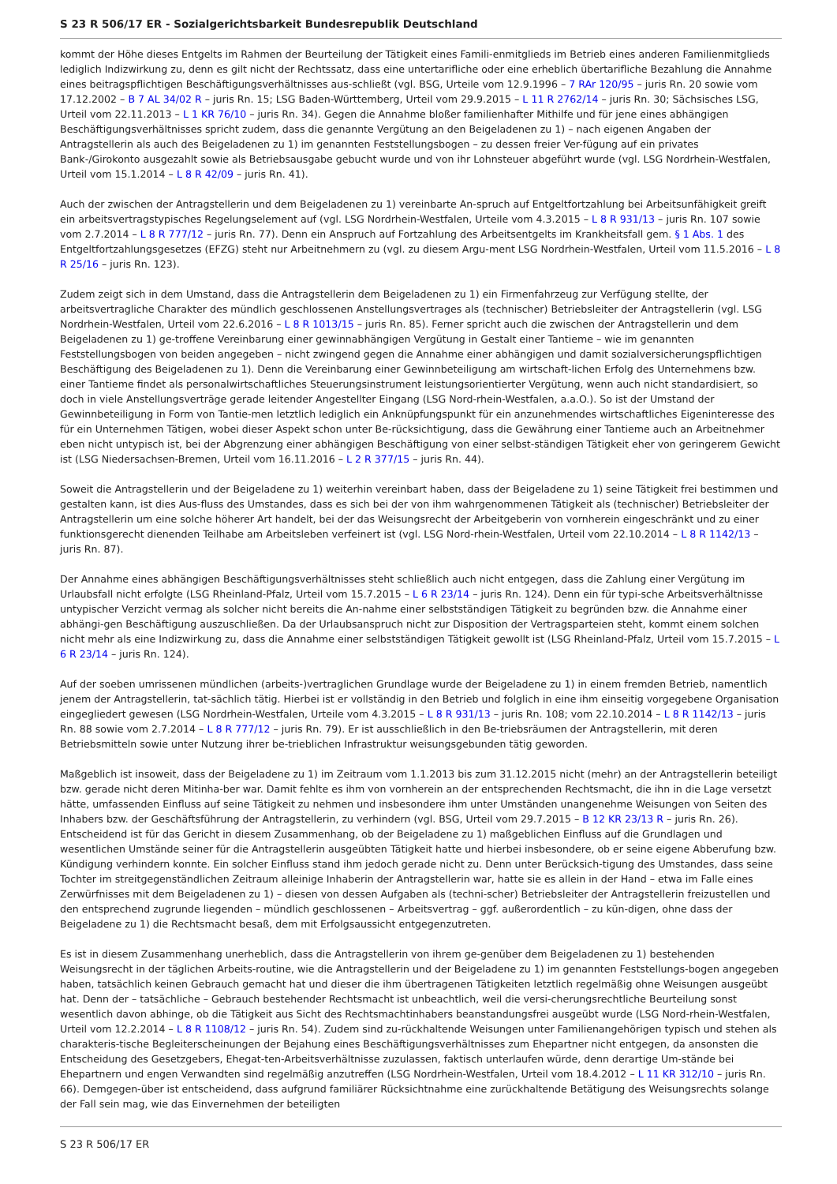S 23 R 506/17 ER - Sozialgerichtsbarkeit Bundesrepublik Deutschland
kommt der Höhe dieses Entgelts im Rahmen der Beurteilung der Tätigkeit eines Famili-enmitglieds im Betrieb eines anderen Familienmitglieds lediglich Indizwirkung zu, denn es gilt nicht der Rechtssatz, dass eine untertarifliche oder eine erheblich übertarifliche Bezahlung die Annahme eines beitragspflichtigen Beschäftigungsverhältnisses aus-schließt (vgl. BSG, Urteile vom 12.9.1996 – 7 RAr 120/95 – juris Rn. 20 sowie vom 17.12.2002 – B 7 AL 34/02 R – juris Rn. 15; LSG Baden-Württemberg, Urteil vom 29.9.2015 – L 11 R 2762/14 – juris Rn. 30; Sächsisches LSG, Urteil vom 22.11.2013 – L 1 KR 76/10 – juris Rn. 34). Gegen die Annahme bloßer familienhafter Mithilfe und für jene eines abhängigen Beschäftigungsverhältnisses spricht zudem, dass die genannte Vergütung an den Beigeladenen zu 1) – nach eigenen Angaben der Antragstellerin als auch des Beigeladenen zu 1) im genannten Feststellungsbogen – zu dessen freier Ver-fügung auf ein privates Bank-/Girokonto ausgezahlt sowie als Betriebsausgabe gebucht wurde und von ihr Lohnsteuer abgeführt wurde (vgl. LSG Nordrhein-Westfalen, Urteil vom 15.1.2014 – L 8 R 42/09 – juris Rn. 41).
Auch der zwischen der Antragstellerin und dem Beigeladenen zu 1) vereinbarte An-spruch auf Entgeltfortzahlung bei Arbeitsunfähigkeit greift ein arbeitsvertragstypisches Regelungselement auf (vgl. LSG Nordrhein-Westfalen, Urteile vom 4.3.2015 – L 8 R 931/13 – juris Rn. 107 sowie vom 2.7.2014 – L 8 R 777/12 – juris Rn. 77). Denn ein Anspruch auf Fortzahlung des Arbeitsentgelts im Krankheitsfall gem. § 1 Abs. 1 des Entgeltfortzahlungsgesetzes (EFZG) steht nur Arbeitnehmern zu (vgl. zu diesem Argu-ment LSG Nordrhein-Westfalen, Urteil vom 11.5.2016 – L 8 R 25/16 – juris Rn. 123).
Zudem zeigt sich in dem Umstand, dass die Antragstellerin dem Beigeladenen zu 1) ein Firmenfahrzeug zur Verfügung stellte, der arbeitsvertragliche Charakter des mündlich geschlossenen Anstellungsvertrages als (technischer) Betriebsleiter der Antragstellerin (vgl. LSG Nordrhein-Westfalen, Urteil vom 22.6.2016 – L 8 R 1013/15 – juris Rn. 85). Ferner spricht auch die zwischen der Antragstellerin und dem Beigeladenen zu 1) ge-troffene Vereinbarung einer gewinnabhängigen Vergütung in Gestalt einer Tantieme – wie im genannten Feststellungsbogen von beiden angegeben – nicht zwingend gegen die Annahme einer abhängigen und damit sozialversicherungspflichtigen Beschäftigung des Beigeladenen zu 1). Denn die Vereinbarung einer Gewinnbeteiligung am wirtschaft-lichen Erfolg des Unternehmens bzw. einer Tantieme findet als personalwirtschaftliches Steuerungsinstrument leistungsorientierter Vergütung, wenn auch nicht standardisiert, so doch in viele Anstellungsverträge gerade leitender Angestellter Eingang (LSG Nord-rhein-Westfalen, a.a.O.). So ist der Umstand der Gewinnbeteiligung in Form von Tantie-men letztlich lediglich ein Anknüpfungspunkt für ein anzunehmendes wirtschaftliches Eigeninteresse des für ein Unternehmen Tätigen, wobei dieser Aspekt schon unter Be-rücksichtigung, dass die Gewährung einer Tantieme auch an Arbeitnehmer eben nicht untypisch ist, bei der Abgrenzung einer abhängigen Beschäftigung von einer selbst-ständigen Tätigkeit eher von geringerem Gewicht ist (LSG Niedersachsen-Bremen, Urteil vom 16.11.2016 – L 2 R 377/15 – juris Rn. 44).
Soweit die Antragstellerin und der Beigeladene zu 1) weiterhin vereinbart haben, dass der Beigeladene zu 1) seine Tätigkeit frei bestimmen und gestalten kann, ist dies Aus-fluss des Umstandes, dass es sich bei der von ihm wahrgenommenen Tätigkeit als (technischer) Betriebsleiter der Antragstellerin um eine solche höherer Art handelt, bei der das Weisungsrecht der Arbeitgeberin von vornherein eingeschränkt und zu einer funktionsgerecht dienenden Teilhabe am Arbeitsleben verfeinert ist (vgl. LSG Nord-rhein-Westfalen, Urteil vom 22.10.2014 – L 8 R 1142/13 – juris Rn. 87).
Der Annahme eines abhängigen Beschäftigungsverhältnisses steht schließlich auch nicht entgegen, dass die Zahlung einer Vergütung im Urlaubsfall nicht erfolgte (LSG Rheinland-Pfalz, Urteil vom 15.7.2015 – L 6 R 23/14 – juris Rn. 124). Denn ein für typi-sche Arbeitsverhältnisse untypischer Verzicht vermag als solcher nicht bereits die An-nahme einer selbstständigen Tätigkeit zu begründen bzw. die Annahme einer abhängi-gen Beschäftigung auszuschließen. Da der Urlaubsanspruch nicht zur Disposition der Vertragsparteien steht, kommt einem solchen nicht mehr als eine Indizwirkung zu, dass die Annahme einer selbstständigen Tätigkeit gewollt ist (LSG Rheinland-Pfalz, Urteil vom 15.7.2015 – L 6 R 23/14 – juris Rn. 124).
Auf der soeben umrissenen mündlichen (arbeits-)vertraglichen Grundlage wurde der Beigeladene zu 1) in einem fremden Betrieb, namentlich jenem der Antragstellerin, tat-sächlich tätig. Hierbei ist er vollständig in den Betrieb und folglich in eine ihm einseitig vorgegebene Organisation eingegliedert gewesen (LSG Nordrhein-Westfalen, Urteile vom 4.3.2015 – L 8 R 931/13 – juris Rn. 108; vom 22.10.2014 – L 8 R 1142/13 – juris Rn. 88 sowie vom 2.7.2014 – L 8 R 777/12 – juris Rn. 79). Er ist ausschließlich in den Be-triebsräumen der Antragstellerin, mit deren Betriebsmitteln sowie unter Nutzung ihrer be-trieblichen Infrastruktur weisungsgebunden tätig geworden.
Maßgeblich ist insoweit, dass der Beigeladene zu 1) im Zeitraum vom 1.1.2013 bis zum 31.12.2015 nicht (mehr) an der Antragstellerin beteiligt bzw. gerade nicht deren Mitinha-ber war. Damit fehlte es ihm von vornherein an der entsprechenden Rechtsmacht, die ihn in die Lage versetzt hätte, umfassenden Einfluss auf seine Tätigkeit zu nehmen und insbesondere ihm unter Umständen unangenehme Weisungen von Seiten des Inhabers bzw. der Geschäftsführung der Antragstellerin, zu verhindern (vgl. BSG, Urteil vom 29.7.2015 – B 12 KR 23/13 R – juris Rn. 26). Entscheidend ist für das Gericht in diesem Zusammenhang, ob der Beigeladene zu 1) maßgeblichen Einfluss auf die Grundlagen und wesentlichen Umstände seiner für die Antragstellerin ausgeübten Tätigkeit hatte und hierbei insbesondere, ob er seine eigene Abberufung bzw. Kündigung verhindern konnte. Ein solcher Einfluss stand ihm jedoch gerade nicht zu. Denn unter Berücksich-tigung des Umstandes, dass seine Tochter im streitgegenständlichen Zeitraum alleinige Inhaberin der Antragstellerin war, hatte sie es allein in der Hand – etwa im Falle eines Zerwürfnisses mit dem Beigeladenen zu 1) – diesen von dessen Aufgaben als (techni-scher) Betriebsleiter der Antragstellerin freizustellen und den entsprechend zugrunde liegenden – mündlich geschlossenen – Arbeitsvertrag – ggf. außerordentlich – zu kün-digen, ohne dass der Beigeladene zu 1) die Rechtsmacht besaß, dem mit Erfolgsaussicht entgegenzutreten.
Es ist in diesem Zusammenhang unerheblich, dass die Antragstellerin von ihrem ge-genüber dem Beigeladenen zu 1) bestehenden Weisungsrecht in der täglichen Arbeits-routine, wie die Antragstellerin und der Beigeladene zu 1) im genannten Feststellungs-bogen angegeben haben, tatsächlich keinen Gebrauch gemacht hat und dieser die ihm übertragenen Tätigkeiten letztlich regelmäßig ohne Weisungen ausgeübt hat. Denn der – tatsächliche – Gebrauch bestehender Rechtsmacht ist unbeachtlich, weil die versi-cherungsrechtliche Beurteilung sonst wesentlich davon abhinge, ob die Tätigkeit aus Sicht des Rechtsmachtinhabers beanstandungsfrei ausgeübt wurde (LSG Nord-rhein-Westfalen, Urteil vom 12.2.2014 – L 8 R 1108/12 – juris Rn. 54). Zudem sind zu-rückhaltende Weisungen unter Familienangehörigen typisch und stehen als charakteris-tische Begleiterscheinungen der Bejahung eines Beschäftigungsverhältnisses zum Ehepartner nicht entgegen, da ansonsten die Entscheidung des Gesetzgebers, Ehegat-ten-Arbeitsverhältnisse zuzulassen, faktisch unterlaufen würde, denn derartige Um-stände bei Ehepartnern und engen Verwandten sind regelmäßig anzutreffen (LSG Nordrhein-Westfalen, Urteil vom 18.4.2012 – L 11 KR 312/10 – juris Rn. 66). Demgegen-über ist entscheidend, dass aufgrund familiärer Rücksichtnahme eine zurückhaltende Betätigung des Weisungsrechts solange der Fall sein mag, wie das Einvernehmen der beteiligten
S 23 R 506/17 ER